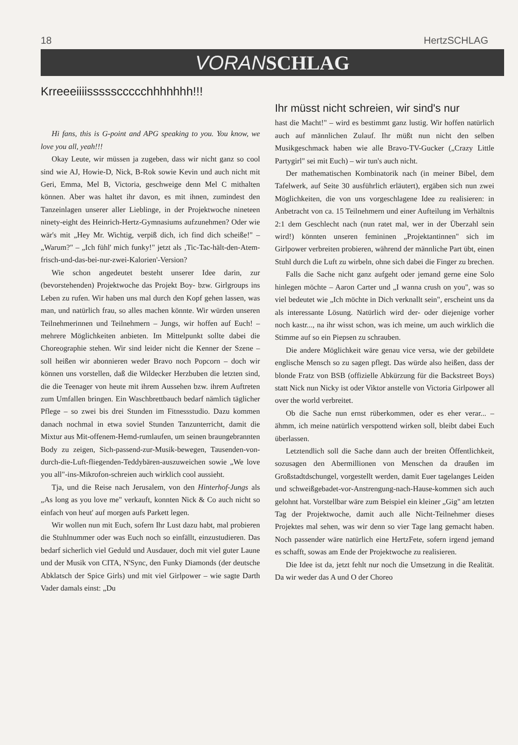18 HertzSCHLAG
VORAN SCHLAG
Krreeeiiiisssssccccchhhhhhh!!!
Hi fans, this is G-point and APG speaking to you. You know, we love you all, yeah!!!
Okay Leute, wir müssen ja zugeben, dass wir nicht ganz so cool sind wie AJ, Howie-D, Nick, B-Rok sowie Kevin und auch nicht mit Geri, Emma, Mel B, Victoria, geschweige denn Mel C mithalten können. Aber was haltet ihr davon, es mit ihnen, zumindest den Tanzeinlagen unserer aller Lieblinge, in der Projektwoche nineteen ninety-eight des Heinrich-Hertz-Gymnasiums aufzunehmen? Oder wie wär's mit „Hey Mr. Wichtig, verpiß dich, ich find dich scheiße!" – „Warum?" – „Ich fühl' mich funky!" jetzt als ‚Tic-Tac-hält-den-Atem-frisch-und-das-bei-nur-zwei-Kalorien'-Version?
Wie schon angedeutet besteht unserer Idee darin, zur (bevorstehenden) Projektwoche das Projekt Boy- bzw. Girlgroups ins Leben zu rufen. Wir haben uns mal durch den Kopf gehen lassen, was man, und natürlich frau, so alles machen könnte. Wir würden unseren Teilnehmerinnen und Teilnehmern – Jungs, wir hoffen auf Euch! – mehrere Möglichkeiten anbieten. Im Mittelpunkt sollte dabei die Choreographie stehen. Wir sind leider nicht die Kenner der Szene – soll heißen wir abonnieren weder Bravo noch Popcorn – doch wir können uns vorstellen, daß die Wildecker Herzbuben die letzten sind, die die Teenager von heute mit ihrem Aussehen bzw. ihrem Auftreten zum Umfallen bringen. Ein Waschbrettbauch bedarf nämlich täglicher Pflege – so zwei bis drei Stunden im Fitnessstudio. Dazu kommen danach nochmal in etwa soviel Stunden Tanzunterricht, damit die Mixtur aus Mit-offenem-Hemd-rumlaufen, um seinen braungebrannten Body zu zeigen, Sich-passend-zur-Musik-bewegen, Tausenden-von-durch-die-Luft-fliegenden-Teddybären-auszuweichen sowie „We love you all"-ins-Mikrofon-schreien auch wirklich cool aussieht.
Tja, und die Reise nach Jerusalem, von den Hinterhof-Jungs als „As long as you love me" verkauft, konnten Nick & Co auch nicht so einfach von heut' auf morgen aufs Parkett legen.
Wir wollen nun mit Euch, sofern Ihr Lust dazu habt, mal probieren die Stuhlnummer oder was Euch noch so einfällt, einzustudieren. Das bedarf sicherlich viel Geduld und Ausdauer, doch mit viel guter Laune und der Musik von CITA, N'Sync, den Funky Diamonds (der deutsche Abklatsch der Spice Girls) und mit viel Girlpower – wie sagte Darth Vader damals einst: „Du
Ihr müsst nicht schreien, wir sind's nur
hast die Macht!" – wird es bestimmt ganz lustig. Wir hoffen natürlich auch auf männlichen Zulauf. Ihr müßt nun nicht den selben Musikgeschmack haben wie alle Bravo-TV-Gucker („Crazy Little Partygirl" sei mit Euch) – wir tun's auch nicht.
Der mathematischen Kombinatorik nach (in meiner Bibel, dem Tafelwerk, auf Seite 30 ausführlich erläutert), ergäben sich nun zwei Möglichkeiten, die von uns vorgeschlagene Idee zu realisieren: in Anbetracht von ca. 15 Teilnehmern und einer Aufteilung im Verhältnis 2:1 dem Geschlecht nach (nun ratet mal, wer in der Überzahl sein wird!) könnten unseren femininen „Projektantinnen" sich im Girlpower verbreiten probieren, während der männliche Part übt, einen Stuhl durch die Luft zu wirbeln, ohne sich dabei die Finger zu brechen.
Falls die Sache nicht ganz aufgeht oder jemand gerne eine Solo hinlegen möchte – Aaron Carter und „I wanna crush on you", was so viel bedeutet wie „Ich möchte in Dich verknallt sein", erscheint uns da als interessante Lösung. Natürlich wird der- oder diejenige vorher noch kastr..., na ihr wisst schon, was ich meine, um auch wirklich die Stimme auf so ein Piepsen zu schrauben.
Die andere Möglichkeit wäre genau vice versa, wie der gebildete englische Mensch so zu sagen pflegt. Das würde also heißen, dass der blonde Fratz von BSB (offizielle Abkürzung für die Backstreet Boys) statt Nick nun Nicky ist oder Viktor anstelle von Victoria Girlpower all over the world verbreitet.
Ob die Sache nun ernst rüberkommen, oder es eher verar... – ähmm, ich meine natürlich verspottend wirken soll, bleibt dabei Euch überlassen.
Letztendlich soll die Sache dann auch der breiten Öffentlichkeit, sozusagen den Abermillionen von Menschen da draußen im Großstadtdschungel, vorgestellt werden, damit Euer tagelanges Leiden und schweißgebadet-vor-Anstrengung-nach-Hause-kommen sich auch gelohnt hat. Vorstellbar wäre zum Beispiel ein kleiner „Gig" am letzten Tag der Projektwoche, damit auch alle Nicht-Teilnehmer dieses Projektes mal sehen, was wir denn so vier Tage lang gemacht haben. Noch passender wäre natürlich eine HertzFete, sofern irgend jemand es schafft, sowas am Ende der Projektwoche zu realisieren.
Die Idee ist da, jetzt fehlt nur noch die Umsetzung in die Realität. Da wir weder das A und O der Choreo